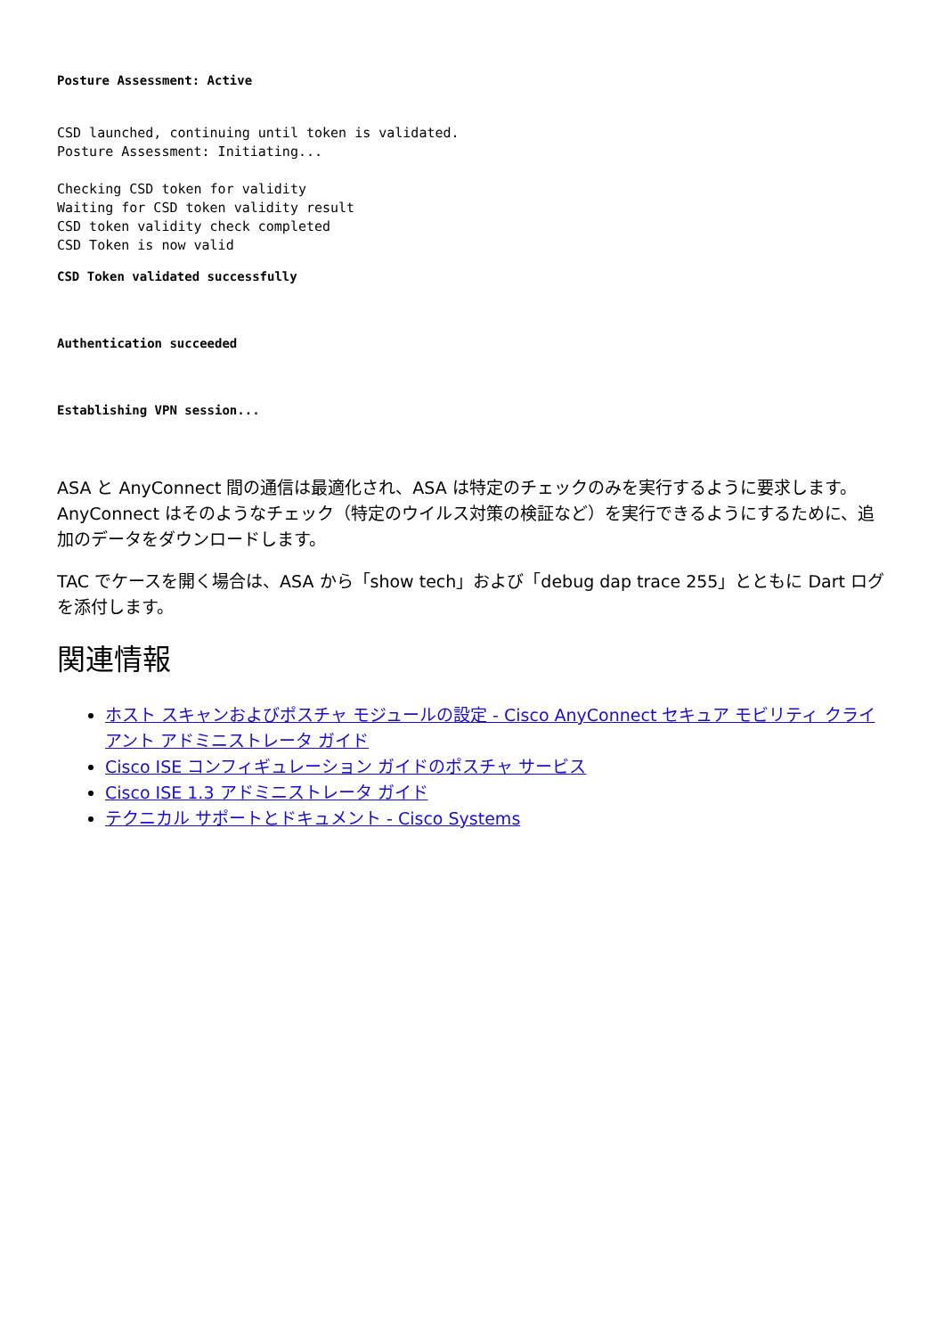Posture Assessment: Active
CSD launched, continuing until token is validated. Posture Assessment: Initiating...
Checking CSD token for validity Waiting for CSD token validity result CSD token validity check completed CSD Token is now valid
CSD Token validated successfully
Authentication succeeded
Establishing VPN session...
ASA と AnyConnect 間の通信は最適化され、ASA は特定のチェックのみを実行するように要求します。AnyConnect はそのようなチェック（特定のウイルス対策の検証など）を実行できるようにするために、追加のデータをダウンロードします。
TAC でケースを開く場合は、ASA から「show tech」および「debug dap trace 255」とともに Dart ログを添付します。
関連情報
ホスト スキャンおよびポスチャ モジュールの設定 - Cisco AnyConnect セキュア モビリティ クライアント アドミニストレータ ガイド
Cisco ISE コンフィギュレーション ガイドのポスチャ サービス
Cisco ISE 1.3 アドミニストレータ ガイド
テクニカル サポートとドキュメント - Cisco Systems